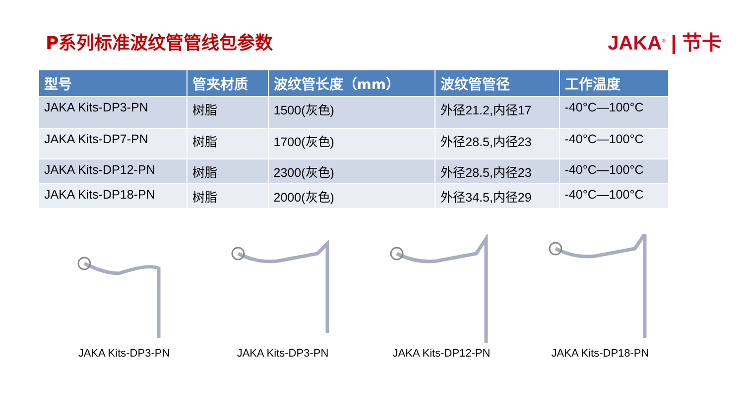P系列标准波纹管管线包参数 JAKA<sup>®</sup> | 节卡
| 型号 | 管夹材质 | 波纹管长度（mm） | 波纹管管径 | 工作温度 |
| --- | --- | --- | --- | --- |
| JAKA Kits-DP3-PN | 树脂 | 1500(灰色) | 外径21.2,内径17 | -40°C—100°C |
| JAKA Kits-DP7-PN | 树脂 | 1700(灰色) | 外径28.5,内径23 | -40°C—100°C |
| JAKA Kits-DP12-PN | 树脂 | 2300(灰色) | 外径28.5,内径23 | -40°C—100°C |
| JAKA Kits-DP18-PN | 树脂 | 2000(灰色) | 外径34.5,内径29 | -40°C—100°C |
JAKA Kits-DP3-PN JAKA Kits-DP3-PN JAKA Kits-DP12-PN JAKA Kits-DP18-PN